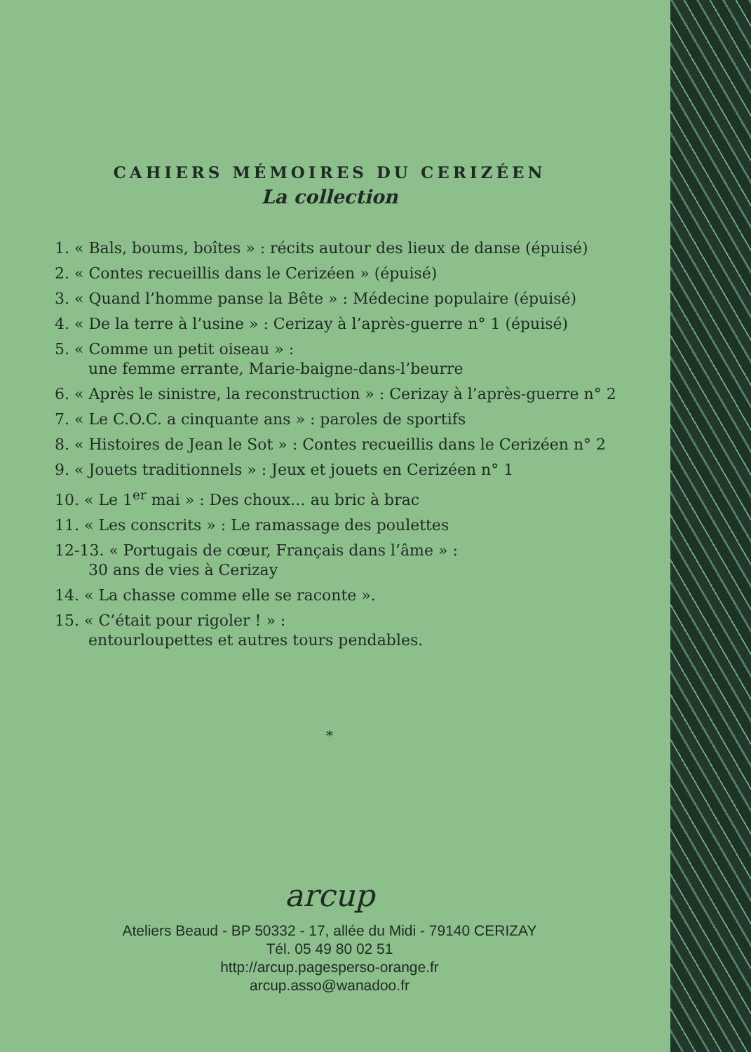CAHIERS MÉMOIRES DU CERIZÉEN
La collection
1. « Bals, boums, boîtes » : récits autour des lieux de danse (épuisé)
2. « Contes recueillis dans le Cerizéen » (épuisé)
3. « Quand l’homme panse la Bête » : Médecine populaire (épuisé)
4. « De la terre à l’usine » : Cerizay à l’après-guerre n° 1 (épuisé)
5. « Comme un petit oiseau » :
une femme errante, Marie-baigne-dans-l’beurre
6. « Après le sinistre, la reconstruction » : Cerizay à l’après-guerre n° 2
7. « Le C.O.C. a cinquante ans » : paroles de sportifs
8. « Histoires de Jean le Sot » : Contes recueillis dans le Cerizéen n° 2
9. « Jouets traditionnels » : Jeux et jouets en Cerizéen n° 1
10. « Le 1<sup>er</sup> mai » : Des choux… au bric à brac
11. « Les conscrits » : Le ramassage des poulettes
12-13. « Portugais de cœur, Français dans l’âme » :
30 ans de vies à Cerizay
14. « La chasse comme elle se raconte ».
15. « C’était pour rigoler ! » :
entourloupettes et autres tours pendables.
*
arcup
Ateliers Beaud - BP 50332 - 17, allée du Midi - 79140 CERIZAY
Tél. 05 49 80 02 51
http://arcup.pagesperso-orange.fr
arcup.asso@wanadoo.fr